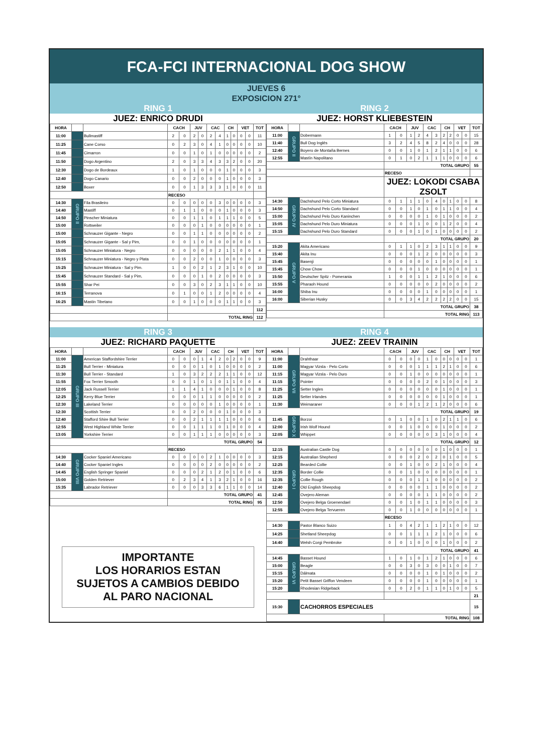FCA-FCI INTERNACIONAL DOG SHOW
JUEVES 6
EXPOSICION 271°
RING 1
JUEZ: ENRICO DRUDI
| HORA | | | CACH | | JUV | | CAC | | CH | | VET | | TOT |
| --- | --- | --- | --- | --- | --- | --- | --- | --- | --- | --- | --- | --- | --- |
| 11:00 | | Bullmastiff | 2 | 0 | 2 | 0 | 2 | 4 | 1 | 0 | 0 | 0 | 11 |
| 11:25 | | Cane Corso | 0 | 2 | 3 | 0 | 4 | 1 | 0 | 0 | 0 | 0 | 10 |
| 11:45 | | Cimarron | 0 | 0 | 1 | 0 | 1 | 0 | 0 | 0 | 0 | 0 | 2 |
| 11:50 | | Dogo Argentino | 2 | 0 | 3 | 3 | 4 | 3 | 3 | 2 | 0 | 0 | 20 |
| 12:30 | | Dogo de Bordeaux | 1 | 0 | 1 | 0 | 0 | 0 | 1 | 0 | 0 | 0 | 3 |
| 12:40 | | Dogo Canario | 0 | 0 | 2 | 0 | 0 | 0 | 1 | 0 | 0 | 0 | 3 |
| 12:50 | | Boxer | 0 | 0 | 1 | 3 | 3 | 3 | 1 | 0 | 0 | 0 | 11 |
| | | | RECESO | | | | | | | | | | |
| 14:30 | GRUPO II | Fila Brasileiro | 0 | 0 | 0 | 0 | 0 | 3 | 0 | 0 | 0 | 0 | 3 |
| 14:40 | | Mastiff | 0 | 1 | 1 | 0 | 0 | 0 | 1 | 0 | 0 | 0 | 3 |
| 14:50 | | Pinscher Miniatura | 0 | 0 | 1 | 1 | 0 | 1 | 1 | 1 | 0 | 0 | 5 |
| 15:00 | | Rottweiler | 0 | 0 | 0 | 1 | 0 | 0 | 0 | 0 | 0 | 0 | 1 |
| 15:00 | | Schnauzer Gigante - Negro | 0 | 0 | 1 | 1 | 0 | 0 | 0 | 0 | 0 | 0 | 2 |
| 15:05 | | Schnauzer Gigante - Sal y Pim, | 0 | 0 | 1 | 0 | 0 | 0 | 0 | 0 | 0 | 0 | 1 |
| 15:05 | | Schnauzer Miniatura - Negro | 0 | 0 | 0 | 0 | 0 | 2 | 1 | 1 | 0 | 0 | 4 |
| 15:15 | | Schnauzer Miniatura - Negro y Plata | 0 | 0 | 2 | 0 | 0 | 1 | 0 | 0 | 0 | 0 | 3 |
| 15:25 | | Schnauzer Miniatura - Sal y Pim. | 1 | 0 | 0 | 2 | 1 | 2 | 3 | 1 | 0 | 0 | 10 |
| 15:45 | | Schnauzer Standard - Sal y Pim, | 0 | 0 | 0 | 1 | 0 | 2 | 0 | 0 | 0 | 0 | 3 |
| 15:55 | | Shar Pei | 0 | 0 | 3 | 0 | 2 | 3 | 1 | 1 | 0 | 0 | 10 |
| 16:15 | | Terranova | 0 | 1 | 0 | 0 | 1 | 2 | 0 | 0 | 0 | 0 | 4 |
| 16:25 | | Mastin Tibetano | 0 | 0 | 1 | 0 | 0 | 0 | 1 | 1 | 0 | 0 | 3 |
| | | | | | | | | | | | | | 112 |
| | | | TOTAL RING | | | | | | | | | | 112 |
RING 2
JUEZ: HORST KLIEBESTEIN
| HORA | | | CACH | | JUV | | CAC | | CH | | VET | | TOT |
| --- | --- | --- | --- | --- | --- | --- | --- | --- | --- | --- | --- | --- | --- |
| 11:00 | GRUPO II | Dobermann | 1 | 0 | 1 | 2 | 4 | 3 | 2 | 2 | 0 | 0 | 15 |
| 11:40 | | Bull Dog Inglés | 3 | 2 | 4 | 5 | 8 | 2 | 4 | 0 | 0 | 0 | 28 |
| 12:40 | | Boyero de Montaña Bernes | 0 | 0 | 1 | 0 | 1 | 2 | 1 | 1 | 0 | 0 | 6 |
| 12:55 | | Mastín Napolitano | 0 | 1 | 0 | 2 | 1 | 1 | 1 | 0 | 0 | 0 | 6 |
| | | | TOTAL GRUPO | | | | | | | | | | 55 |
| | | | RECESO | | | | | | | | | | |
| | | | JUEZ: LOKODI CSABA ZSOLT | | | | | | | | | | |
| 14:30 | GRUPO IV | Dachshund Pelo Corto Miniatura | 0 | 1 | 1 | 1 | 0 | 4 | 0 | 1 | 0 | 0 | 8 |
| 14:50 | | Dachshund Pelo Corto Standard | 0 | 0 | 1 | 0 | 1 | 0 | 1 | 1 | 0 | 0 | 4 |
| 15:00 | | Dachshund Pelo Duro Kaninchen | 0 | 0 | 0 | 0 | 1 | 0 | 1 | 0 | 0 | 0 | 2 |
| 15:05 | | Dachshund Pelo Duro Miniatura | 0 | 0 | 0 | 1 | 0 | 0 | 1 | 2 | 0 | 0 | 4 |
| 15:15 | | Dachshund Pelo Duro Standard | 0 | 0 | 0 | 1 | 0 | 1 | 0 | 0 | 0 | 0 | 2 |
| | | | TOTAL GRUPO | | | | | | | | | | 20 |
| 15:20 | GRUPO V | Akita Americano | 0 | 1 | 1 | 0 | 2 | 3 | 1 | 1 | 0 | 0 | 9 |
| 15:40 | | Akita Inu | 0 | 0 | 0 | 1 | 2 | 0 | 0 | 0 | 0 | 0 | 3 |
| 15:45 | | Basenji | 0 | 0 | 0 | 0 | 0 | 1 | 0 | 0 | 0 | 0 | 1 |
| 15:45 | | Chow Chow | 0 | 0 | 0 | 1 | 0 | 0 | 0 | 0 | 0 | 0 | 1 |
| 15:50 | | Deutscher Spitz - Pomerania | 1 | 0 | 0 | 1 | 1 | 2 | 1 | 0 | 0 | 0 | 6 |
| 15:55 | | Pharaoh Hound | 0 | 0 | 0 | 0 | 0 | 2 | 0 | 0 | 0 | 0 | 2 |
| 16:00 | | Shiba Inu | 0 | 0 | 0 | 0 | 1 | 0 | 0 | 0 | 0 | 0 | 1 |
| 16:00 | | Siberian Husky | 0 | 0 | 3 | 4 | 2 | 2 | 2 | 2 | 0 | 0 | 15 |
| | | | TOTAL GRUPO | | | | | | | | | | 38 |
| | | | TOTAL RING | | | | | | | | | | 113 |
RING 3
JUEZ: RICHARD PAQUETTE
| HORA | | | CACH | | JUV | | CAC | | CH | | VET | | TOT |
| --- | --- | --- | --- | --- | --- | --- | --- | --- | --- | --- | --- | --- | --- |
| 11:00 | GRUPO III | American Staffordshire Terrier | 0 | 0 | 0 | 1 | 4 | 2 | 0 | 2 | 0 | 0 | 9 |
| 11:25 | | Bull Terrier - Miniatura | 0 | 0 | 0 | 1 | 0 | 1 | 0 | 0 | 0 | 0 | 2 |
| 11:30 | | Bull Terrier - Standard | 1 | 0 | 3 | 2 | 2 | 2 | 1 | 1 | 0 | 0 | 12 |
| 11:55 | | Fox Terrier Smooth | 0 | 0 | 1 | 0 | 1 | 0 | 1 | 1 | 0 | 0 | 4 |
| 12:05 | | Jack Russell Terrier | 1 | 1 | 4 | 1 | 0 | 0 | 0 | 1 | 0 | 0 | 8 |
| 12:25 | | Kerry Blue Terrier | 0 | 0 | 0 | 1 | 1 | 0 | 0 | 0 | 0 | 0 | 2 |
| 12:30 | | Lakeland Terrier | 0 | 0 | 0 | 0 | 0 | 1 | 0 | 0 | 0 | 0 | 1 |
| 12:30 | | Scottish Terrier | 0 | 0 | 2 | 0 | 0 | 0 | 1 | 0 | 0 | 0 | 3 |
| 12:40 | | Stafford Shire Bull Terrier | 0 | 0 | 2 | 1 | 1 | 1 | 1 | 0 | 0 | 0 | 6 |
| 12:55 | | West Highland White Terrier | 0 | 0 | 1 | 1 | 1 | 0 | 1 | 0 | 0 | 0 | 4 |
| 13:05 | | Yorkshire Terrier | 0 | 0 | 1 | 1 | 1 | 0 | 0 | 0 | 0 | 0 | 3 |
| | | | TOTAL GRUPO | | | | | | | | | | 54 |
| | | | RECESO | | | | | | | | | | |
| 14:30 | GRUPO VIII | Cocker Spaniel Americano | 0 | 0 | 0 | 0 | 2 | 1 | 0 | 0 | 0 | 0 | 3 |
| 14:40 | | Cocker Spaniel Ingles | 0 | 0 | 0 | 0 | 2 | 0 | 0 | 0 | 0 | 0 | 2 |
| 14:45 | | English Springer Spaniel | 0 | 0 | 0 | 2 | 1 | 2 | 0 | 1 | 0 | 0 | 6 |
| 15:00 | | Golden Retriever | 0 | 2 | 3 | 4 | 1 | 3 | 2 | 1 | 0 | 0 | 16 |
| 15:35 | | Labrador Retriever | 0 | 0 | 0 | 3 | 3 | 6 | 1 | 1 | 0 | 0 | 14 |
| | | | TOTAL GRUPO | | | | | | | | | | 41 |
| | | | TOTAL RING | | | | | | | | | | 95 |
IMPORTANTE
LOS HORARIOS ESTAN
SUJETOS A CAMBIOS DEBIDO
AL PARO NACIONAL
RING 4
JUEZ: ZEEV TRAININ
| HORA | | | CACH | | JUV | | CAC | | CH | | VET | | TOT |
| --- | --- | --- | --- | --- | --- | --- | --- | --- | --- | --- | --- | --- | --- |
| 11:00 | GRUPO VII | Drahthaar | 0 | 0 | 0 | 0 | 1 | 0 | 0 | 0 | 0 | 0 | 1 |
| 11:00 | | Magyar Vizsla - Pelo Corto | 0 | 0 | 0 | 1 | 1 | 1 | 2 | 1 | 0 | 0 | 6 |
| 11:15 | | Magyar Vizsla - Pelo Duro | 0 | 0 | 1 | 0 | 0 | 0 | 0 | 0 | 0 | 0 | 1 |
| 11:15 | | Pointer | 0 | 0 | 0 | 0 | 2 | 0 | 1 | 0 | 0 | 0 | 3 |
| 11:25 | | Setter Ingles | 0 | 0 | 0 | 0 | 0 | 0 | 1 | 0 | 0 | 0 | 1 |
| 11:25 | | Setter Irlandes | 0 | 0 | 0 | 0 | 0 | 0 | 1 | 0 | 0 | 0 | 1 |
| 11:30 | | Weimaraner | 0 | 0 | 0 | 1 | 2 | 1 | 2 | 0 | 0 | 0 | 6 |
| | | | TOTAL GRUPO | | | | | | | | | | 19 |
| 11:45 | GRUPO X | Borzoi | 0 | 1 | 0 | 0 | 1 | 0 | 2 | 1 | 1 | 0 | 6 |
| 12:00 | | Irish Wolf Hound | 0 | 0 | 1 | 0 | 0 | 0 | 1 | 0 | 0 | 0 | 2 |
| 12:05 | | Whippet | 0 | 0 | 0 | 0 | 0 | 3 | 1 | 0 | 0 | 0 | 4 |
| | | | TOTAL GRUPO | | | | | | | | | | 12 |
| 12:15 | GRUPO I | Australian Castle Dog | 0 | 0 | 0 | 0 | 0 | 0 | 1 | 0 | 0 | 0 | 1 |
| 12:15 | | Australian Shepherd | 0 | 0 | 0 | 2 | 0 | 2 | 0 | 1 | 0 | 0 | 5 |
| 12:25 | | Bearded Collie | 0 | 0 | 1 | 0 | 0 | 2 | 1 | 0 | 0 | 0 | 4 |
| 12:35 | | Border Collie | 0 | 0 | 1 | 0 | 0 | 0 | 0 | 0 | 0 | 0 | 1 |
| 12:35 | | Collie Rough | 0 | 0 | 0 | 1 | 1 | 0 | 0 | 0 | 0 | 0 | 2 |
| 12:40 | | Old English Sheepdog | 0 | 0 | 0 | 0 | 1 | 1 | 0 | 0 | 0 | 0 | 2 |
| 12:45 | | Ovejero Aleman | 0 | 0 | 0 | 0 | 1 | 1 | 0 | 0 | 0 | 0 | 2 |
| 12:50 | | Ovejero Belga Groenendael | 0 | 0 | 1 | 0 | 1 | 1 | 0 | 0 | 0 | 0 | 3 |
| 12:55 | | Ovejero Belga Tervueren | 0 | 0 | 1 | 0 | 0 | 0 | 0 | 0 | 0 | 0 | 1 |
| | | | RECESO | | | | | | | | | | |
| 14:30 | | Pastor Blanco Suizo | 1 | 0 | 4 | 2 | 1 | 1 | 2 | 1 | 0 | 0 | 12 |
| 14:25 | | Shetland Sheepdog | 0 | 0 | 1 | 1 | 1 | 2 | 1 | 0 | 0 | 0 | 6 |
| 14:40 | | Welsh Corgi Pembroke | 0 | 0 | 1 | 0 | 0 | 0 | 1 | 0 | 0 | 0 | 2 |
| | | | TOTAL GRUPO | | | | | | | | | | 41 |
| 14:45 | GRUPO VI | Basset Hound | 1 | 0 | 1 | 0 | 1 | 2 | 1 | 0 | 0 | 0 | 6 |
| 15:00 | | Beagle | 0 | 0 | 3 | 0 | 3 | 0 | 0 | 1 | 0 | 0 | 7 |
| 15:15 | | Dálmata | 0 | 0 | 0 | 0 | 1 | 0 | 1 | 0 | 0 | 0 | 2 |
| 15:20 | | Petit Basset Griffon Vendeen | 0 | 0 | 0 | 0 | 1 | 0 | 0 | 0 | 0 | 0 | 1 |
| 15:20 | | Rhodesian Ridgeback | 0 | 0 | 2 | 0 | 1 | 1 | 0 | 1 | 0 | 0 | 5 |
| | | | | | | | | | | | | | 21 |
| 15:30 | | CACHORROS ESPECIALES | | | | | | | | | | | 15 |
| | | | TOTAL RING | | | | | | | | | | 108 |